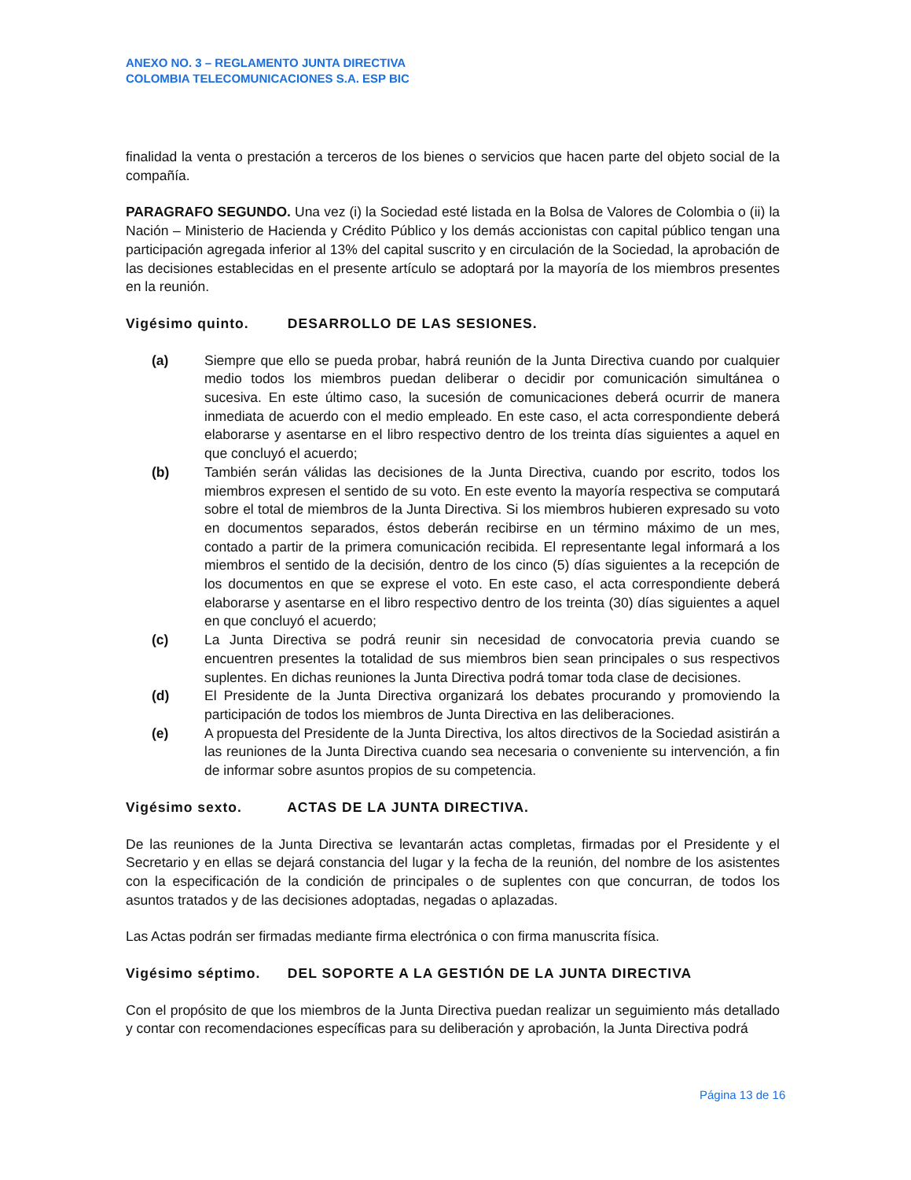ANEXO NO. 3 – REGLAMENTO JUNTA DIRECTIVA
COLOMBIA TELECOMUNICACIONES S.A. ESP BIC
finalidad la venta o prestación a terceros de los bienes o servicios que hacen parte del objeto social de la compañía.
PARAGRAFO SEGUNDO. Una vez (i) la Sociedad esté listada en la Bolsa de Valores de Colombia o (ii) la Nación – Ministerio de Hacienda y Crédito Público y los demás accionistas con capital público tengan una participación agregada inferior al 13% del capital suscrito y en circulación de la Sociedad, la aprobación de las decisiones establecidas en el presente artículo se adoptará por la mayoría de los miembros presentes en la reunión.
Vigésimo quinto. DESARROLLO DE LAS SESIONES.
(a) Siempre que ello se pueda probar, habrá reunión de la Junta Directiva cuando por cualquier medio todos los miembros puedan deliberar o decidir por comunicación simultánea o sucesiva. En este último caso, la sucesión de comunicaciones deberá ocurrir de manera inmediata de acuerdo con el medio empleado. En este caso, el acta correspondiente deberá elaborarse y asentarse en el libro respectivo dentro de los treinta días siguientes a aquel en que concluyó el acuerdo;
(b) También serán válidas las decisiones de la Junta Directiva, cuando por escrito, todos los miembros expresen el sentido de su voto. En este evento la mayoría respectiva se computará sobre el total de miembros de la Junta Directiva. Si los miembros hubieren expresado su voto en documentos separados, éstos deberán recibirse en un término máximo de un mes, contado a partir de la primera comunicación recibida. El representante legal informará a los miembros el sentido de la decisión, dentro de los cinco (5) días siguientes a la recepción de los documentos en que se exprese el voto. En este caso, el acta correspondiente deberá elaborarse y asentarse en el libro respectivo dentro de los treinta (30) días siguientes a aquel en que concluyó el acuerdo;
(c) La Junta Directiva se podrá reunir sin necesidad de convocatoria previa cuando se encuentren presentes la totalidad de sus miembros bien sean principales o sus respectivos suplentes. En dichas reuniones la Junta Directiva podrá tomar toda clase de decisiones.
(d) El Presidente de la Junta Directiva organizará los debates procurando y promoviendo la participación de todos los miembros de Junta Directiva en las deliberaciones.
(e) A propuesta del Presidente de la Junta Directiva, los altos directivos de la Sociedad asistirán a las reuniones de la Junta Directiva cuando sea necesaria o conveniente su intervención, a fin de informar sobre asuntos propios de su competencia.
Vigésimo sexto. ACTAS DE LA JUNTA DIRECTIVA.
De las reuniones de la Junta Directiva se levantarán actas completas, firmadas por el Presidente y el Secretario y en ellas se dejará constancia del lugar y la fecha de la reunión, del nombre de los asistentes con la especificación de la condición de principales o de suplentes con que concurran, de todos los asuntos tratados y de las decisiones adoptadas, negadas o aplazadas.
Las Actas podrán ser firmadas mediante firma electrónica o con firma manuscrita física.
Vigésimo séptimo. DEL SOPORTE A LA GESTIÓN DE LA JUNTA DIRECTIVA
Con el propósito de que los miembros de la Junta Directiva puedan realizar un seguimiento más detallado y contar con recomendaciones específicas para su deliberación y aprobación, la Junta Directiva podrá
Página 13 de 16